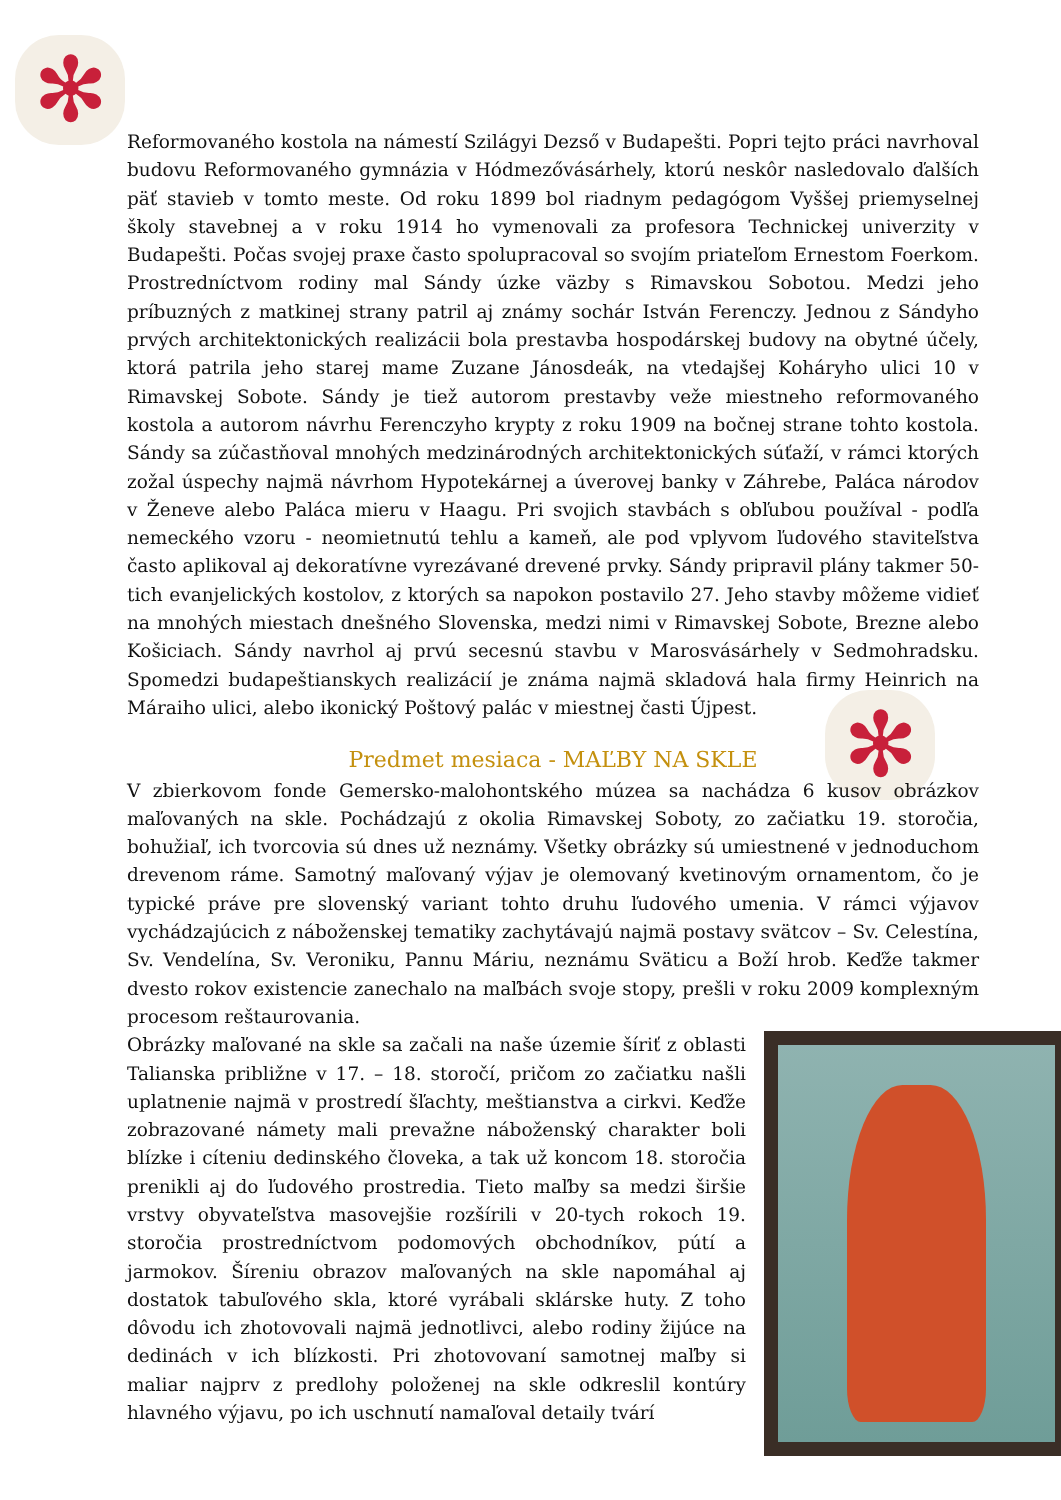✻
✻
Reformovaného kostola na námestí Szilágyi Dezső v Budapešti. Popri tejto práci navrhoval budovu Reformovaného gymnázia v Hódmezővásárhely, ktorú neskôr nasledovalo ďalších päť stavieb v tomto meste. Od roku 1899 bol riadnym pedagógom Vyššej priemyselnej školy stavebnej a v roku 1914 ho vymenovali za profesora Technickej univerzity v Budapešti. Počas svojej praxe často spolupracoval so svojím priateľom Ernestom Foerkom. Prostredníctvom rodiny mal Sándy úzke väzby s Rimavskou Sobotou. Medzi jeho príbuzných z matkinej strany patril aj známy sochár István Ferenczy. Jednou z Sándyho prvých architektonických realizácii bola prestavba hospodárskej budovy na obytné účely, ktorá patrila jeho starej mame Zuzane Jánosdeák, na vtedajšej Koháryho ulici 10 v Rimavskej Sobote. Sándy je tiež autorom prestavby veže miestneho reformovaného kostola a autorom návrhu Ferenczyho krypty z roku 1909 na bočnej strane tohto kostola. Sándy sa zúčastňoval mnohých medzinárodných architektonických súťaží, v rámci ktorých zožal úspechy najmä návrhom Hypotekárnej a úverovej banky v Záhrebe, Paláca národov v Ženeve alebo Paláca mieru v Haagu. Pri svojich stavbách s obľubou používal - podľa nemeckého vzoru - neomietnutú tehlu a kameň, ale pod vplyvom ľudového staviteľstva často aplikoval aj dekoratívne vyrezávané drevené prvky. Sándy pripravil plány takmer 50-tich evanjelických kostolov, z ktorých sa napokon postavilo 27. Jeho stavby môžeme vidieť na mnohých miestach dnešného Slovenska, medzi nimi v Rimavskej Sobote, Brezne alebo Košiciach. Sándy navrhol aj prvú secesnú stavbu v Marosvásárhely v Sedmohradsku. Spomedzi budapeštianskych realizácií je známa najmä skladová hala firmy Heinrich na Máraiho ulici, alebo ikonický Poštový palác v miestnej časti Újpest.
Predmet mesiaca - MAĽBY NA SKLE
V zbierkovom fonde Gemersko-malohontského múzea sa nachádza 6 kusov obrázkov maľovaných na skle. Pochádzajú z okolia Rimavskej Soboty, zo začiatku 19. storočia, bohužiaľ, ich tvorcovia sú dnes už neznámy. Všetky obrázky sú umiestnené v jednoduchom drevenom ráme. Samotný maľovaný výjav je olemovaný kvetinovým ornamentom, čo je typické práve pre slovenský variant tohto druhu ľudového umenia. V rámci výjavov vychádzajúcich z náboženskej tematiky zachytávajú najmä postavy svätcov – Sv. Celestína, Sv. Vendelína, Sv. Veroniku, Pannu Máriu, neznámu Sväticu a Boží hrob. Keďže takmer dvesto rokov existencie zanechalo na maľbách svoje stopy, prešli v roku 2009 komplexným procesom reštaurovania.
Obrázky maľované na skle sa začali na naše územie šíriť z oblasti Talianska približne v 17. – 18. storočí, pričom zo začiatku našli uplatnenie najmä v prostredí šľachty, meštianstva a cirkvi. Keďže zobrazované námety mali prevažne náboženský charakter boli blízke i cíteniu dedinského človeka, a tak už koncom 18. storočia prenikli aj do ľudového prostredia. Tieto maľby sa medzi širšie vrstvy obyvateľstva masovejšie rozšírili v 20-tych rokoch 19. storočia prostredníctvom podomových obchodníkov, pútí a jarmokov. Šíreniu obrazov maľovaných na skle napomáhal aj dostatok tabuľového skla, ktoré vyrábali sklárske huty. Z toho dôvodu ich zhotovovali najmä jednotlivci, alebo rodiny žijúce na dedinách v ich blízkosti. Pri zhotovovaní samotnej maľby si maliar najprv z predlohy položenej na skle odkreslil kontúry hlavného výjavu, po ich uschnutí namaľoval detaily tvárí